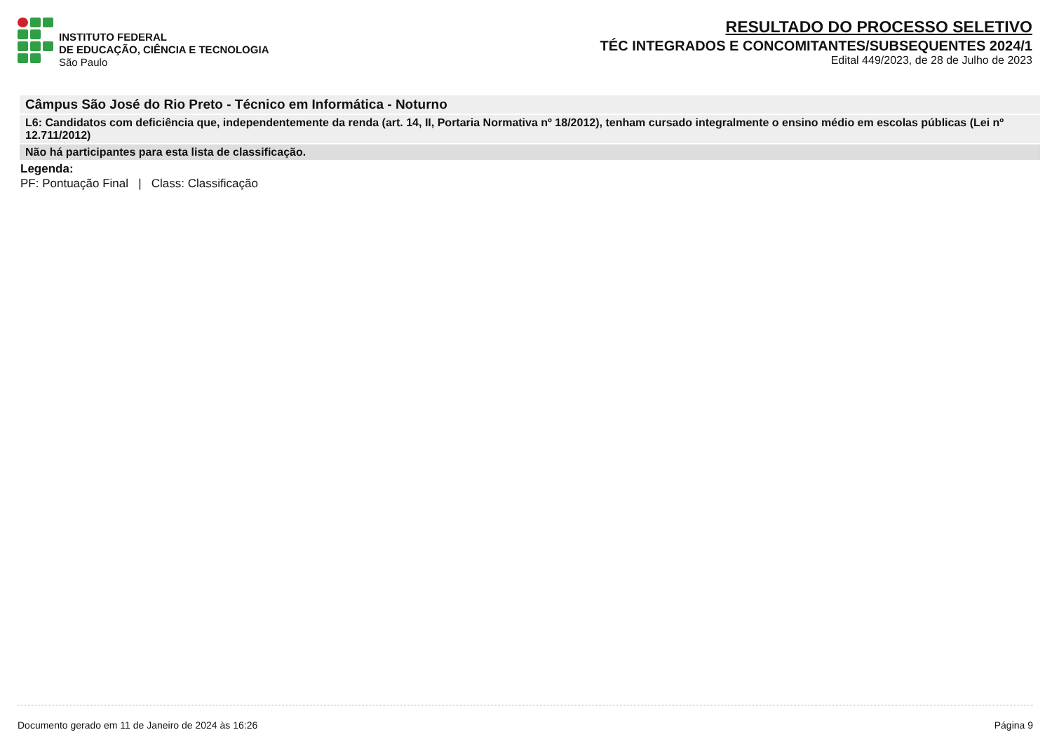INSTITUTO FEDERAL
DE EDUCAÇÃO, CIÊNCIA E TECNOLOGIA
São Paulo
RESULTADO DO PROCESSO SELETIVO
TÉC INTEGRADOS E CONCOMITANTES/SUBSEQUENTES 2024/1
Edital 449/2023, de 28 de Julho de 2023
| Câmpus São José do Rio Preto - Técnico em Informática - Noturno |
| L6: Candidatos com deficiência que, independentemente da renda (art. 14, II, Portaria Normativa nº 18/2012), tenham cursado integralmente o ensino médio em escolas públicas (Lei nº 12.711/2012) |
| Não há participantes para esta lista de classificação. |
Legenda:
PF: Pontuação Final | Class: Classificação
Documento gerado em 11 de Janeiro de 2024 às 16:26 Página 9